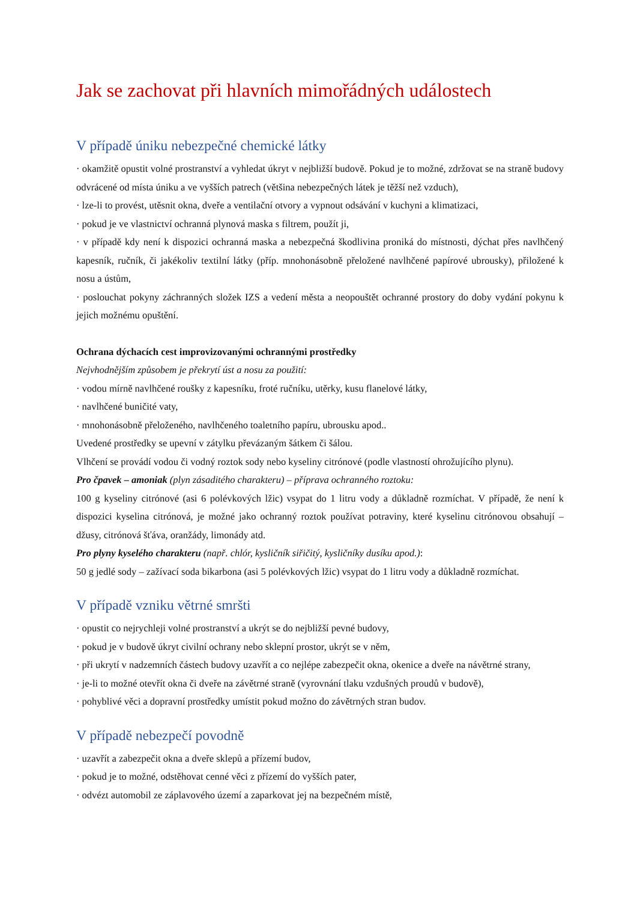Jak se zachovat při hlavních mimořádných událostech
V případě úniku nebezpečné chemické látky
· okamžitě opustit volné prostranství a vyhledat úkryt v nejbližší budově. Pokud je to možné, zdržovat se na straně budovy odvrácené od místa úniku a ve vyšších patrech (většina nebezpečných látek je těžší než vzduch),
· lze-li to provést, utěsnit okna, dveře a ventilační otvory a vypnout odsávání v kuchyni a klimatizaci,
· pokud je ve vlastnictví ochranná plynová maska s filtrem, použít ji,
· v případě kdy není k dispozici ochranná maska a nebezpečná škodlivina proniká do místnosti, dýchat přes navlhčený kapesník, ručník, či jakékoliv textilní látky (příp. mnohonásobně přeložené navlhčené papírové ubrousky), přiložené k nosu a ústům,
· poslouchat pokyny záchranných složek IZS a vedení města a neopouštět ochranné prostory do doby vydání pokynu k jejich možnému opuštění.
Ochrana dýchacích cest improvizovanými ochrannými prostředky
Nejvhodnějším způsobem je překrytí úst a nosu za použití:
· vodou mírně navlhčené roušky z kapesníku, froté ručníku, utěrky, kusu flanelové látky,
· navlhčené buničité vaty,
· mnohonásobně přeloženého, navlhčeného toaletního papíru, ubrousku apod..
Uvedené prostředky se upevní v zátylku převázaným šátkem či šálou.
Vlhčení se provádí vodou či vodný roztok sody nebo kyseliny citrónové (podle vlastností ohrožujícího plynu).
Pro čpavek – amoniak (plyn zásaditého charakteru) – příprava ochranného roztoku:
100 g kyseliny citrónové (asi 6 polévkových lžic) vsypat do 1 litru vody a důkladně rozmíchat. V případě, že není k dispozici kyselina citrónová, je možné jako ochranný roztok používat potraviny, které kyselinu citrónovou obsahují – džusy, citrónová šťáva, oranžády, limonády atd.
Pro plyny kyselého charakteru (např. chlór, kysličník siřičitý, kysličníky dusíku apod.):
50 g jedlé sody – zažívací soda bikarbona (asi 5 polévkových lžic) vsypat do 1 litru vody a důkladně rozmíchat.
V případě vzniku větrné smršti
· opustit co nejrychleji volné prostranství a ukrýt se do nejbližší pevné budovy,
· pokud je v budově úkryt civilní ochrany nebo sklepní prostor, ukrýt se v něm,
· při ukrytí v nadzemních částech budovy uzavřít a co nejlépe zabezpečit okna, okenice a dveře na návětrné strany,
· je-li to možné otevřít okna či dveře na závětrné straně (vyrovnání tlaku vzdušných proudů v budově),
· pohyblivé věci a dopravní prostředky umístit pokud možno do závětrných stran budov.
V případě nebezpečí povodně
· uzavřít a zabezpečit okna a dveře sklepů a přízemí budov,
· pokud je to možné, odstěhovat cenné věci z přízemí do vyšších pater,
· odvézt automobil ze záplavového území a zaparkovat jej na bezpečném místě,